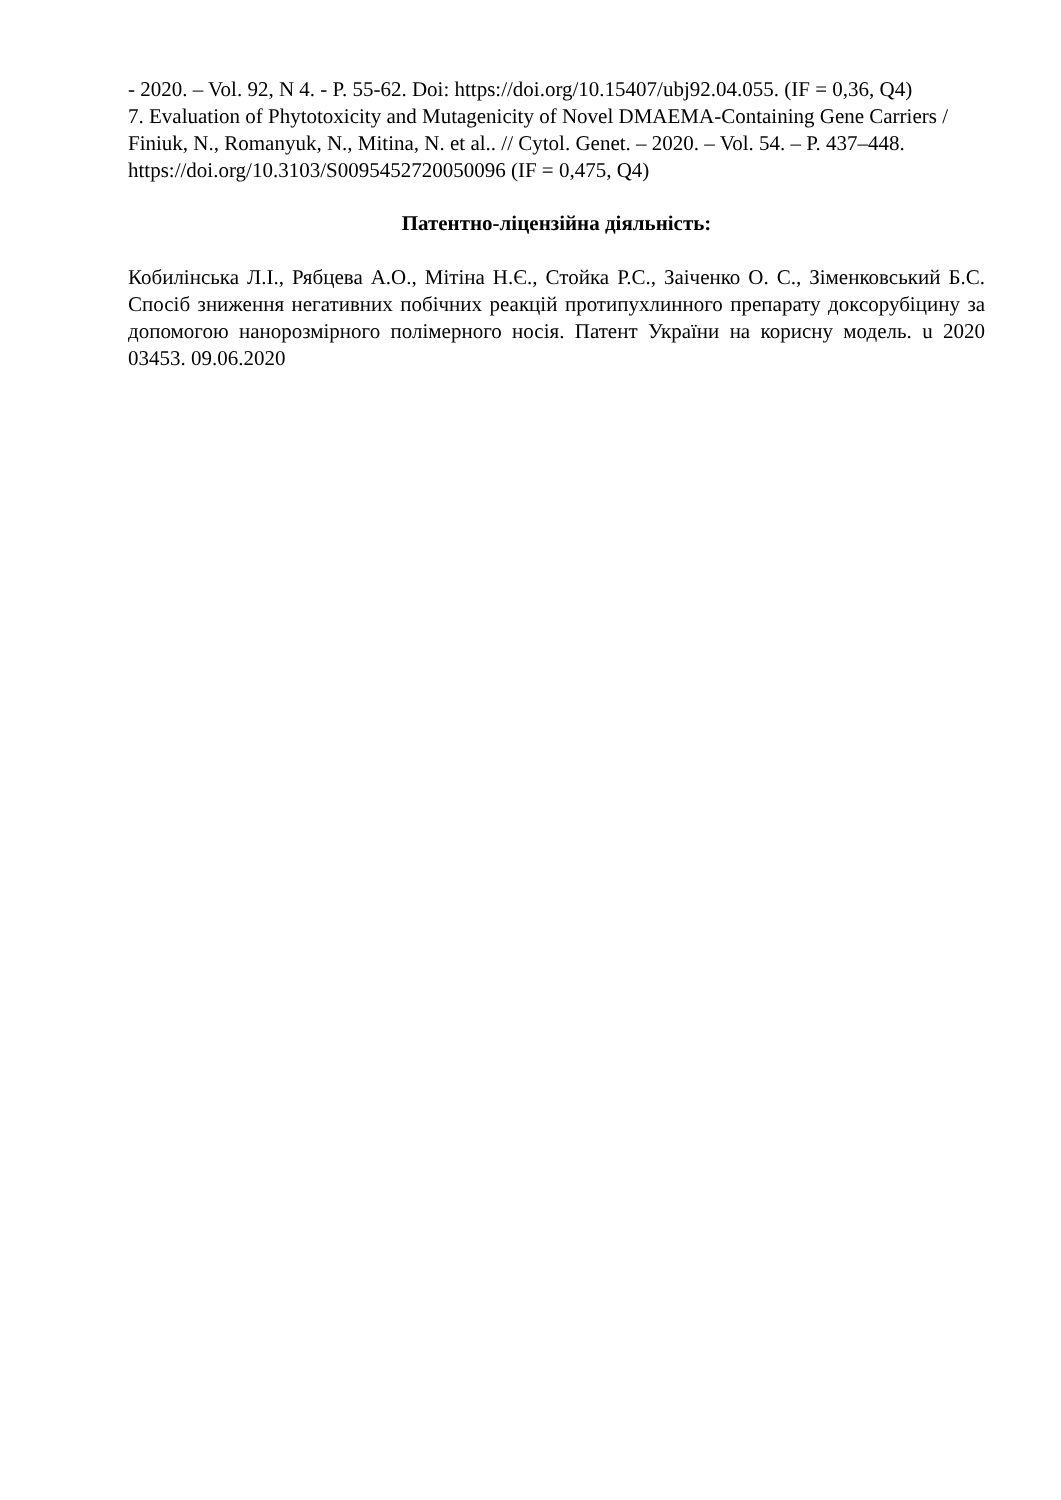- 2020. – Vol. 92, N 4. - P. 55-62. Doi: https://doi.org/10.15407/ubj92.04.055. (IF = 0,36, Q4)
7. Evaluation of Phytotoxicity and Mutagenicity of Novel DMAEMA-Containing Gene Carriers / Finiuk, N., Romanyuk, N., Mitina, N. et al.. // Cytol. Genet. – 2020. – Vol. 54. – P. 437–448. https://doi.org/10.3103/S0095452720050096 (IF = 0,475, Q4)
Патентно-ліцензійна діяльність:
Кобилінська Л.І., Рябцева А.О., Мітіна Н.Є., Стойка Р.С., Заіченко О. С., Зіменковський Б.С. Спосіб зниження негативних побічних реакцій протипухлинного препарату доксорубіцину за допомогою нанорозмірного полімерного носія. Патент України на корисну модель. u 2020 03453. 09.06.2020